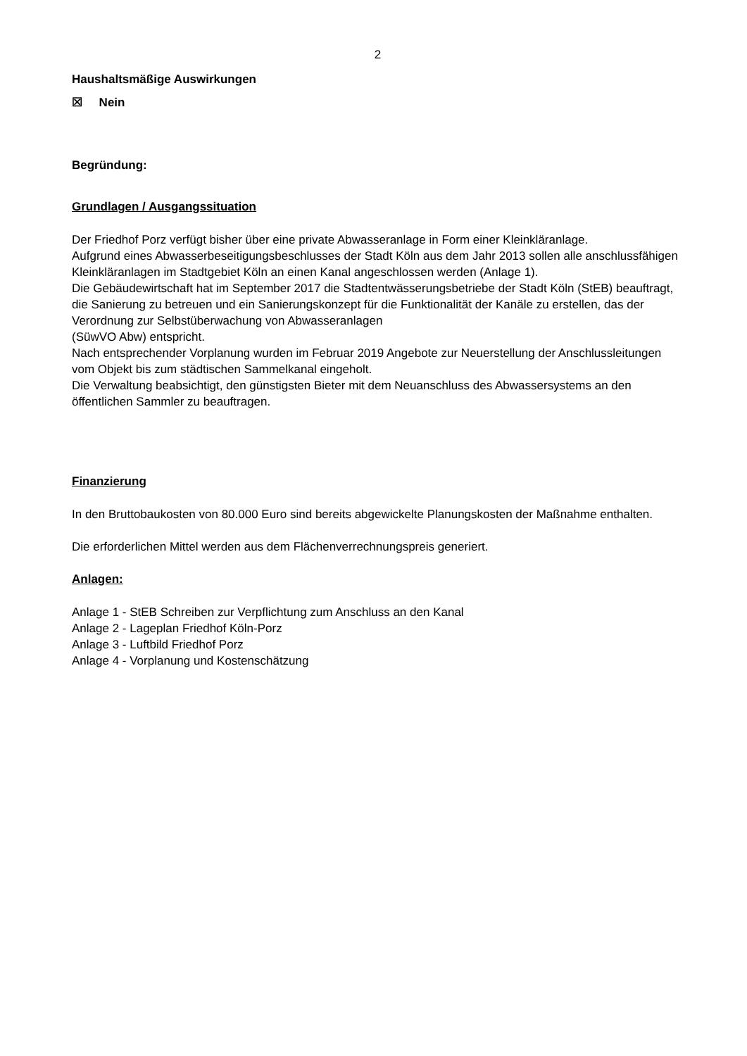2
Haushaltsmäßige Auswirkungen
☒ Nein
Begründung:
Grundlagen / Ausgangssituation
Der Friedhof Porz verfügt bisher über eine private Abwasseranlage in Form einer Kleinkläranlage.
Aufgrund eines Abwasserbeseitigungsbeschlusses der Stadt Köln aus dem Jahr 2013 sollen alle anschlussfähigen Kleinkläranlagen im Stadtgebiet Köln an einen Kanal angeschlossen werden (Anlage 1).
Die Gebäudewirtschaft hat im September 2017 die Stadtentwässerungsbetriebe der Stadt Köln (StEB) beauftragt, die Sanierung zu betreuen und ein Sanierungskonzept für die Funktionalität der Kanäle zu erstellen, das der Verordnung zur Selbstüberwachung von Abwasseranlagen
(SüwVO Abw) entspricht.
Nach entsprechender Vorplanung wurden im Februar 2019 Angebote zur Neuerstellung der Anschlussleitungen vom Objekt bis zum städtischen Sammelkanal eingeholt.
Die Verwaltung beabsichtigt, den günstigsten Bieter mit dem Neuanschluss des Abwassersystems an den öffentlichen Sammler zu beauftragen.
Finanzierung
In den Bruttobaukosten von 80.000 Euro sind bereits abgewickelte Planungskosten der Maßnahme enthalten.
Die erforderlichen Mittel werden aus dem Flächenverrechnungspreis generiert.
Anlagen:
Anlage 1 - StEB Schreiben zur Verpflichtung zum Anschluss an den Kanal
Anlage 2 - Lageplan Friedhof Köln-Porz
Anlage 3 - Luftbild Friedhof Porz
Anlage 4 - Vorplanung und Kostenschätzung